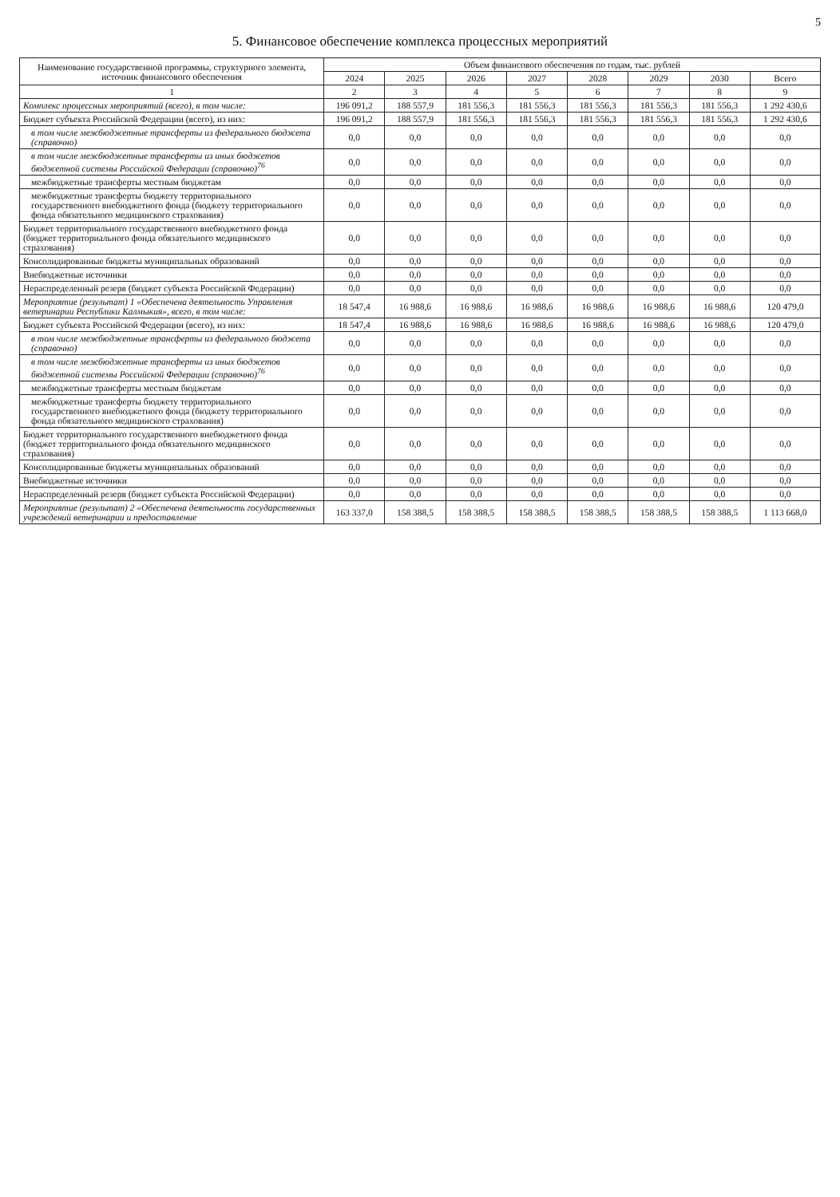5
5. Финансовое обеспечение комплекса процессных мероприятий
| Наименование государственной программы, структурного элемента, источник финансового обеспечения | Объем финансового обеспечения по годам, тыс. рублей | | | | | | | |
| --- | --- | --- | --- | --- | --- | --- | --- | --- |
| | 2024 | 2025 | 2026 | 2027 | 2028 | 2029 | 2030 | Всего |
| 1 | 2 | 3 | 4 | 5 | 6 | 7 | 8 | 9 |
| Комплекс процессных мероприятий (всего), в том числе: | 196 091,2 | 188 557,9 | 181 556,3 | 181 556,3 | 181 556,3 | 181 556,3 | 181 556,3 | 1 292 430,6 |
| Бюджет субъекта Российской Федерации (всего), из них: | 196 091,2 | 188 557,9 | 181 556,3 | 181 556,3 | 181 556,3 | 181 556,3 | 181 556,3 | 1 292 430,6 |
| в том числе межбюджетные трансферты из федерального бюджета (справочно) | 0,0 | 0,0 | 0,0 | 0,0 | 0,0 | 0,0 | 0,0 | 0,0 |
| в том числе межбюджетные трансферты из иных бюджетов бюджетной системы Российской Федерации (справочно)<sup>76</sup> | 0,0 | 0,0 | 0,0 | 0,0 | 0,0 | 0,0 | 0,0 | 0,0 |
| межбюджетные трансферты местным бюджетам | 0,0 | 0,0 | 0,0 | 0,0 | 0,0 | 0,0 | 0,0 | 0,0 |
| межбюджетные трансферты бюджету территориального государственного внебюджетного фонда (бюджету территориального фонда обязательного медицинского страхования) | 0,0 | 0,0 | 0,0 | 0,0 | 0,0 | 0,0 | 0,0 | 0,0 |
| Бюджет территориального государственного внебюджетного фонда (бюджет территориального фонда обязательного медицинского страхования) | 0,0 | 0,0 | 0,0 | 0,0 | 0,0 | 0,0 | 0,0 | 0,0 |
| Консолидированные бюджеты муниципальных образований | 0,0 | 0,0 | 0,0 | 0,0 | 0,0 | 0,0 | 0,0 | 0,0 |
| Внебюджетные источники | 0,0 | 0,0 | 0,0 | 0,0 | 0,0 | 0,0 | 0,0 | 0,0 |
| Нераспределенный резерв (бюджет субъекта Российской Федерации) | 0,0 | 0,0 | 0,0 | 0,0 | 0,0 | 0,0 | 0,0 | 0,0 |
| Мероприятие (результат) 1 «Обеспечена деятельность Управления ветеринарии Республики Калмыкия», всего, в том числе: | 18 547,4 | 16 988,6 | 16 988,6 | 16 988,6 | 16 988,6 | 16 988,6 | 16 988,6 | 120 479,0 |
| Бюджет субъекта Российской Федерации (всего), из них: | 18 547,4 | 16 988,6 | 16 988,6 | 16 988,6 | 16 988,6 | 16 988,6 | 16 988,6 | 120 479,0 |
| в том числе межбюджетные трансферты из федерального бюджета (справочно) | 0,0 | 0,0 | 0,0 | 0,0 | 0,0 | 0,0 | 0,0 | 0,0 |
| в том числе межбюджетные трансферты из иных бюджетов бюджетной системы Российской Федерации (справочно)<sup>76</sup> | 0,0 | 0,0 | 0,0 | 0,0 | 0,0 | 0,0 | 0,0 | 0,0 |
| межбюджетные трансферты местным бюджетам | 0,0 | 0,0 | 0,0 | 0,0 | 0,0 | 0,0 | 0,0 | 0,0 |
| межбюджетные трансферты бюджету территориального государственного внебюджетного фонда (бюджету территориального фонда обязательного медицинского страхования) | 0,0 | 0,0 | 0,0 | 0,0 | 0,0 | 0,0 | 0,0 | 0,0 |
| Бюджет территориального государственного внебюджетного фонда (бюджет территориального фонда обязательного медицинского страхования) | 0,0 | 0,0 | 0,0 | 0,0 | 0,0 | 0,0 | 0,0 | 0,0 |
| Консолидированные бюджеты муниципальных образований | 0,0 | 0,0 | 0,0 | 0,0 | 0,0 | 0,0 | 0,0 | 0,0 |
| Внебюджетные источники | 0,0 | 0,0 | 0,0 | 0,0 | 0,0 | 0,0 | 0,0 | 0,0 |
| Нераспределенный резерв (бюджет субъекта Российской Федерации) | 0,0 | 0,0 | 0,0 | 0,0 | 0,0 | 0,0 | 0,0 | 0,0 |
| Мероприятие (результат) 2 «Обеспечена деятельность государственных учреждений ветеринарии и предоставление | 163 337,0 | 158 388,5 | 158 388,5 | 158 388,5 | 158 388,5 | 158 388,5 | 158 388,5 | 1 113 668,0 |